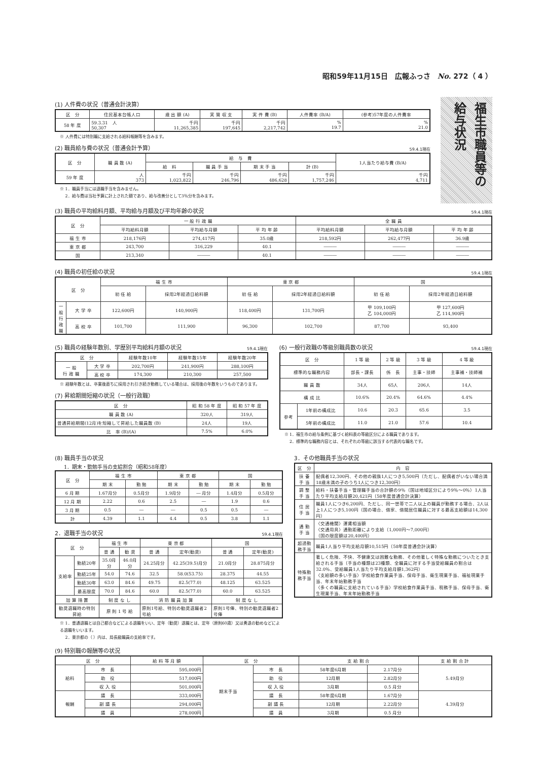昭和59年11月15日　広報ふっさ　No. 272（ 4 ）
(1) 人件費の状況（普通会計決算）
| 区 分 | 住民基本台帳人口 | 歳 出 額 (A) | 実 質 収 支 | 実 件 費 (B) | 人件費率 (B/A) | (参考)57年度の人件費率 |
| --- | --- | --- | --- | --- | --- | --- |
| 58 年 度 | 59.3.31 人 50,307 | 千円 11,265,385 | 千円 197,645 | 千円 2,217,742 | % 19.7 | % 21.0 |
※ 人件費には特別職に支給される給料報酬等を含みます。
(2) 職員給与費の状況（普通会計予算） 59.4.1現在
| 区 分 | 職 員 数 (A) | 給 与 費 | | | | 1人当たり給与費 (B/A) |
| --- | --- | --- | --- | --- | --- | --- |
| | | 給 料 | 職 員 手 当 | 期 末 手 当 | 計 (B) | |
| 59 年 度 | 人 373 | 千円 1,023,822 | 千円 246,796 | 千円 486,628 | 千円 1,757,246 | 千円 4,711 |
※ 1．職員手当には退職手当を含みません。
　 2．給与費は当社予算に計上された額であり、給与改善分として3％分を含みます。
福生市職員等の給与状況
(3) 職員の平均給料月額、平均給与月額及び平均年齢の状況 59.4.1現在
| 区 分 | 一 般 行 政 職 | | | 全 職 員 | | |
| --- | --- | --- | --- | --- | --- | --- |
| | 平均給料月額 | 平均給与月額 | 平 均 年 齢 | 平均給料月額 | 平均給与月額 | 平 均 年 齢 |
| 福 生 市 | 218,176円 | 274,417円 | 35.0歳 | 218,592円 | 262,477円 | 36.9歳 |
| 東 京 都 | 243,700 | 316,229 | 40.1 | ――― | ――― | ――― |
| 国 | 213,340 | ――― | 40.1 | ――― | ――― | ――― |
(4) 職員の初任給の状況 59.4.1現在
| 区 分 | | 福 生 市 | | 東 京 都 | | 国 | |
| --- | --- | --- | --- | --- | --- | --- | --- |
| | | 初 任 給 | 採用2年経過日給料額 | 初 任 給 | 採用2年経過日給料額 | 初 任 給 | 採用2年経過日給料額 |
| 一般行政職 | 大 学 卒 | 122,600円 | 140,900円 | 118,400円 | 131,700円 | 甲 109,100円 乙 104,000円 | 甲 127,600円 乙 114,900円 |
| | 高 校 卒 | 101,700 | 111,900 | 96,300 | 102,700 | 87,700 | 93,400 |
(5) 職員の経験年数別、学歴別平均給料月額の状況 59.4.1現在
| 区 分 | | 経験年数10年 | 経験年数15年 | 経験年数20年 |
| --- | --- | --- | --- | --- |
| 一 般 行 政 職 | 大 学 卒 | 202,700円 | 241,900円 | 288,100円 |
| | 高 校 卒 | 174,300 | 210,300 | 257,500 |
※ 経験年数とは、卒業後直ちに採用され引き続き勤務している場合は、採用後の年数をいうものであります。
(7) 昇給期間短縮の状況（一般行政職）
| 区 分 | 昭 和 58 年 度 | 昭 和 57 年 度 |
| --- | --- | --- |
| 職 員 数 (A) | 320人 | 319人 |
| 普通昇給期間(12月)を短縮して昇給した職員数 (B) | 24人 | 19人 |
| 比 率 (B)/(A) | 7.5% | 6.0% |
(6) 一般行政職の等級別職員数の状況 59.4.1現在
| 区 分 | | 1 等 級 | 2 等 級 | 3 等 級 | 4 等 級 |
| --- | --- | --- | --- | --- | --- |
| 標準的な職務内容 | | 部長・課長 | 係 長 | 主事・技師 | 主事補・技師補 |
| 職 員 数 | | 34人 | 65人 | 206人 | 14人 |
| 構 成 比 | | 10.6% | 20.4% | 64.6% | 4.4% |
| 参考 | 1年前の構成比 | 10.6 | 20.3 | 65.6 | 3.5 |
| | 5年前の構成比 | 11.0 | 21.0 | 57.6 | 10.4 |
※ 1．福生市の給与条例に基づく給料表の等級区分による職員であります。
　 2．標準的な職務内容とは、それぞれの等級に該当する代表的な職名です。
(8) 職員手当の状況
1．期末・勤勉手当の支給割合（昭和58年度）
| 区 分 | 福 生 市 | | 東 京 都 | | 国 | |
| --- | --- | --- | --- | --- | --- | --- |
| | 期 末 | 勤 勉 | 期 末 | 勤 勉 | 期 末 | 勤 勉 |
| 6 月 期 | 1.67月分 | 0.5月分 | 1.9月分 | ― 月分 | 1.4月分 | 0.5月分 |
| 12 月 期 | 2.22 | 0.6 | 2.5 | ― | 1.9 | 0.6 |
| 3 月 期 | 0.5 | ― | ― | 0.5 | 0.5 | ― |
| 計 | 4.39 | 1.1 | 4.4 | 0.5 | 3.8 | 1.1 |
2．退職手当の状況 59.4.1現在
| 区 分 | | 福 生 市 | | 東 京 都 | | 国 | |
| --- | --- | --- | --- | --- | --- | --- | --- |
| | | 普 通 | 勧 奨 | 普 通 | 定年(勧奨) | 普 通 | 定年(勧奨) |
| 支給率 | 勤続20年 | 35.0月分 | 46.0月分 | 24.25月分 | 42.25(39.5)月分 | 21.0月分 | 28.875月分 |
| | 勤続25年 | 54.0 | 74.6 | 32.5 | 58.0(53.75) | 28.375 | 44.55 |
| | 勤続30年 | 63.0 | 84.6 | 49.75 | 82.5(77.0) | 48.125 | 63.525 |
| | 最高限度 | 70.0 | 84.6 | 60.0 | 82.5(77.0) | 60.0 | 63.525 |
| 加 算 措 置 | | 制 度 な し | | 消 防 職 員 加 算 | | 制 度 な し | |
| 勧奨退職時の特別昇給 | | 原 則 1 号 給 | | 原則1号給、特別の勧奨退職者2号給 | | 原則1号俸、特別の勧奨退職者2号俸 | |
※ 1．普通退職とは自己都合などによる退職をいい、定年（勧奨）退職とは、定年（原則60歳）又は勇退の勧めなどによる退職をいいます。
　 2．東京都の（ ）内は、局長級職員の支給率です。
3．その他職員手当の状況
| 区 分 | 内 容 |
| --- | --- |
| 扶 養 手 当 | 配偶者12,300円、その他の親族1人につき5,500円（ただし、配偶者がいない場合満18歳未満の子のうち1人につき12,300円） |
| 調 整 手 当 | 給料・扶養手当・管理職手当の合計額の9％（国は地域区分により9％～0％）1人当たり平均支給月額20,421円（58年度普通会計決算） |
| 住 居 手 当 | 職員1人につき6,200円、ただし、同一世帯で二人以上の職員が勤務する場合、2人以上1人につき5,100円（国の場合、借家、借間居住職員に対する最高支給額は14,300円） |
| 通 勤 手 当 | 〈交通機関〉運賃相当額 〈交通用具〉通勤距離により支給（1,000円～7,000円） （国の限度額は20,400円） |
| 超過勤務手当 | 職員1人当り平均支給月額10,515円（58年度普通会計決算） |
| 特殊勤務手当 | 著しく危険、不快、不健康又は困難な勤務、その他著しく特殊な勤務についたとき支給される手当（手当の種類は23種類、全職員に対する手当受給職員の割合は32.0％、受給職員1人当たり平均支給月額1,362円） 〈支給額の多い手当〉学校給食作業員手当、保母手当、衛生現業手当、福祉現業手当、年末年始勤務手当 〈多くの職員に支給されている手当〉学校給食作業員手当、税務手当、保母手当、衛生現業手当、年末年始勤務手当 |
(9) 特別職の報酬等の状況
| 区 分 | | 給 料 等 月 額 | 区 分 | | 支 給 割 合 | | 支 給 割 合 計 |
| --- | --- | --- | --- | --- | --- | --- | --- |
| 給料 | 市 長 | 595,000円 | 期末手当 | 市 長 | 58年度6月期 | 2.17月分 | 5.49月分 |
| | 助 役 | 517,000円 | | 助 役 | 12月期 | 2.82月分 | |
| | 収 入 役 | 501,000円 | | 収 入 役 | 3月期 | 0.5 月分 | |
| 報酬 | 議 長 | 333,000円 | | 議 長 | 58年度6月期 | 1.67月分 | 4.39月分 |
| | 副 議 長 | 294,000円 | | 副 議 長 | 12月期 | 2.22月分 | |
| | 議 員 | 278,000円 | | 議 員 | 3月期 | 0.5 月分 | |